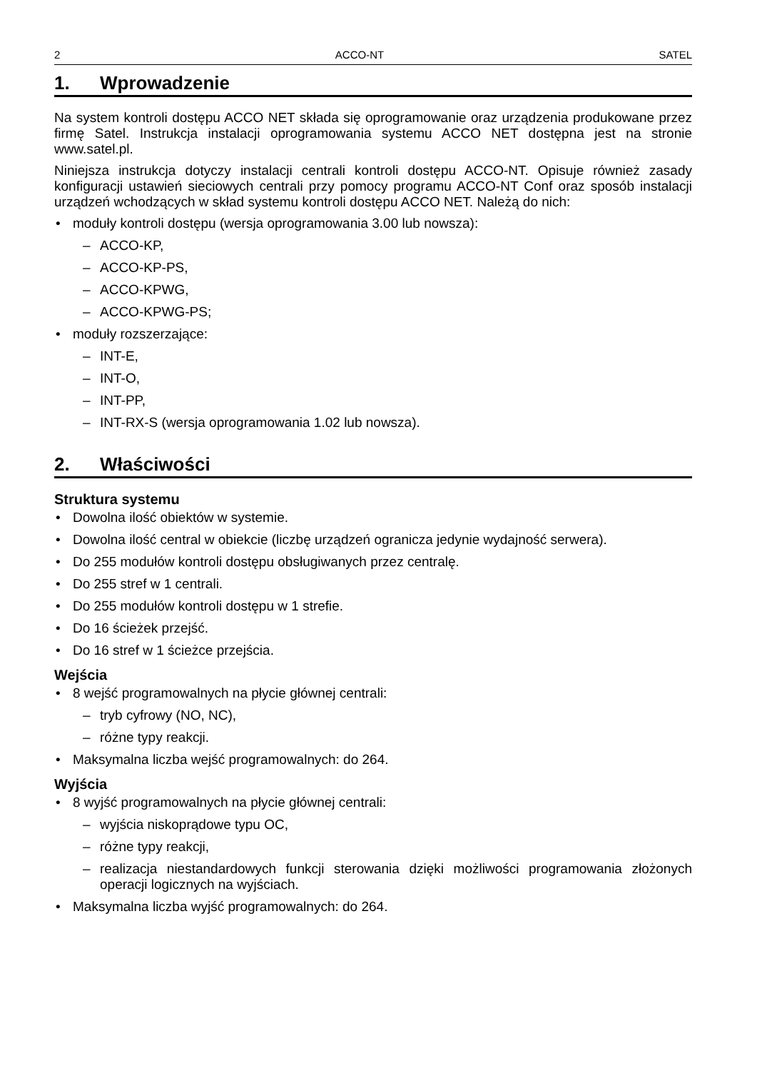2 ACCO-NT SATEL
1. Wprowadzenie
Na system kontroli dostępu ACCO NET składa się oprogramowanie oraz urządzenia produkowane przez firmę Satel. Instrukcja instalacji oprogramowania systemu ACCO NET dostępna jest na stronie www.satel.pl.
Niniejsza instrukcja dotyczy instalacji centrali kontroli dostępu ACCO-NT. Opisuje również zasady konfiguracji ustawień sieciowych centrali przy pomocy programu ACCO-NT Conf oraz sposób instalacji urządzeń wchodzących w skład systemu kontroli dostępu ACCO NET. Należą do nich:
• moduły kontroli dostępu (wersja oprogramowania 3.00 lub nowsza):
– ACCO-KP,
– ACCO-KP-PS,
– ACCO-KPWG,
– ACCO-KPWG-PS;
• moduły rozszerzające:
– INT-E,
– INT-O,
– INT-PP,
– INT-RX-S (wersja oprogramowania 1.02 lub nowsza).
2. Właściwości
Struktura systemu
• Dowolna ilość obiektów w systemie.
• Dowolna ilość central w obiekcie (liczbę urządzeń ogranicza jedynie wydajność serwera).
• Do 255 modułów kontroli dostępu obsługiwanych przez centralę.
• Do 255 stref w 1 centrali.
• Do 255 modułów kontroli dostępu w 1 strefie.
• Do 16 ścieżek przejść.
• Do 16 stref w 1 ścieżce przejścia.
Wejścia
• 8 wejść programowalnych na płycie głównej centrali:
– tryb cyfrowy (NO, NC),
– różne typy reakcji.
• Maksymalna liczba wejść programowalnych: do 264.
Wyjścia
• 8 wyjść programowalnych na płycie głównej centrali:
– wyjścia niskoprądowe typu OC,
– różne typy reakcji,
– realizacja niestandardowych funkcji sterowania dzięki możliwości programowania złożonych operacji logicznych na wyjściach.
• Maksymalna liczba wyjść programowalnych: do 264.